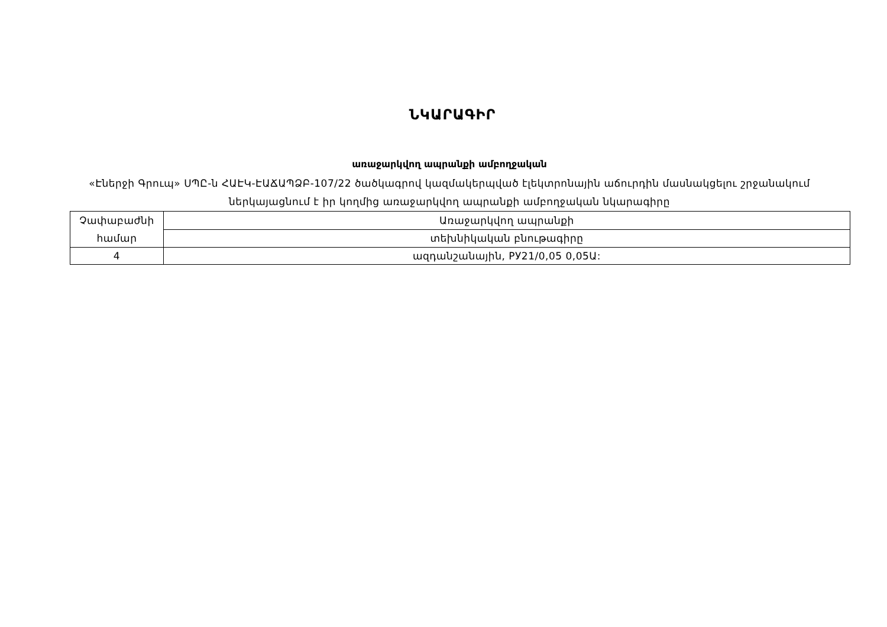ՆԿԱՐԱԳԻՐ
առաջարկվող ապրանքի ամբողջական
«Էներջի Գրուպ» ՍՊԸ-ն ՀԱԷԿ-ԷԱՃԱՊՁԲ-107/22 ծածկագրով կազմակերպված էլեկտրոնային աճուրդին մասնակցելու շրջանակում ներկայացնում է իր կողմից առաջարկվող ապրանքի ամբողջական նկարագիրը
| Չափաբաժնի համար | Առաջարկվող ապրանքի |
| | տեխնիկական բնութագիրը |
| 4 | ազդանշանային, РУ21/0,05 0,05Ա: |